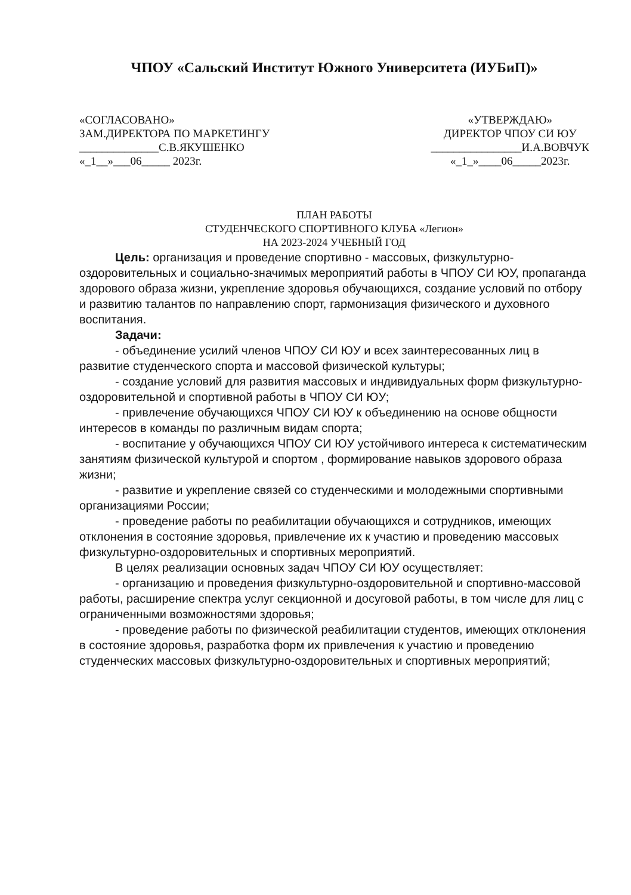ЧПОУ «Сальский Институт Южного Университета (ИУБиП)»
«СОГЛАСОВАНО»
ЗАМ.ДИРЕКТОРА ПО МАРКЕТИНГУ
______________С.В.ЯКУШЕНКО
«_1__»___06_____ 2023г.
«УТВЕРЖДАЮ»
ДИРЕКТОР ЧПОУ СИ ЮУ
________________И.А.ВОВЧУК
«_1_»____06_____2023г.
ПЛАН РАБОТЫ
СТУДЕНЧЕСКОГО СПОРТИВНОГО КЛУБА «Легион»
НА 2023-2024 УЧЕБНЫЙ ГОД
Цель: организация и проведение спортивно - массовых, физкультурно-оздоровительных и социально-значимых мероприятий работы в ЧПОУ СИ ЮУ, пропаганда здорового образа жизни, укрепление здоровья обучающихся, создание условий по отбору и развитию талантов по направлению спорт, гармонизация физического и духовного воспитания.
Задачи:
- объединение усилий членов ЧПОУ СИ ЮУ и всех заинтересованных лиц в развитие студенческого спорта и массовой физической культуры;
- создание условий для развития массовых и индивидуальных форм физкультурно-оздоровительной и спортивной работы в ЧПОУ СИ ЮУ;
- привлечение обучающихся ЧПОУ СИ ЮУ к объединению на основе общности интересов в команды по различным видам спорта;
- воспитание у обучающихся ЧПОУ СИ ЮУ устойчивого интереса к систематическим занятиям физической культурой и спортом , формирование навыков здорового образа жизни;
- развитие и укрепление связей со студенческими и молодежными спортивными организациями России;
- проведение работы по реабилитации обучающихся и сотрудников, имеющих отклонения в состояние здоровья, привлечение их к участию и проведению массовых физкультурно-оздоровительных и спортивных мероприятий.
В целях реализации основных задач ЧПОУ СИ ЮУ осуществляет:
- организацию и проведения физкультурно-оздоровительной и спортивно-массовой работы, расширение спектра услуг секционной и досуговой работы, в том числе для лиц с ограниченными возможностями здоровья;
- проведение работы по физической реабилитации студентов, имеющих отклонения в состояние здоровья, разработка форм их привлечения к участию и проведению студенческих массовых физкультурно-оздоровительных и спортивных мероприятий;